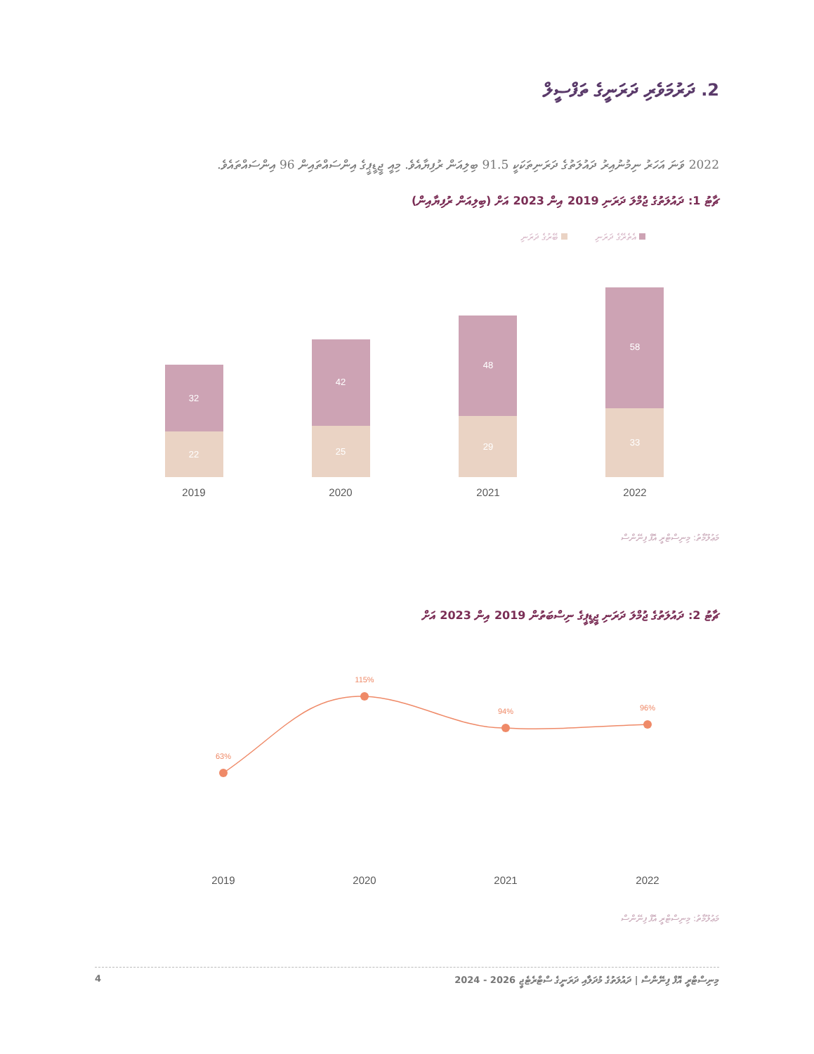2. ދަރުމަވެރި ދަރަނީގެ ތަފްސީލް
2022 ވަނަ އަހަރު ނިމުނުއިރު ދައުލަތުގެ ދަރަނިތަކަކީ 91.5 ބިލިއަން ރުފިޔާއެވެ. މިއީ ޖީޑީޕީގެ އިންސައްތައިން 96 އިންސައްތައެވެ.
ޗާޓު 1: ދައުލަތުގެ ޖުމްލަ ދަރަނި 2019 އިން 2023 އަށް (ބިލިއަން ރުފިޔާއިން)
އެތެރޭގެ ދަރަނި ބޭރުގެ ދަރަނި
32
22
42
25
48
29
58
33
2019
2020
2021
2022
މަޢުލޫމާތު: މިނިސްޓްރީ އޮފް ފިނޭންސް
ޗާޓު 2: ދައުލަތުގެ ޖުމްލަ ދަރަނި ޖީޑީޕީގެ ނިސްބަތުން 2019 އިން 2023 އަށް
63%
115%
94%
96%
2019
2020
2021
2022
މަޢުލޫމާތު: މިނިސްޓްރީ އޮފް ފިނޭންސް
މިނިސްޓްރީ އޮފް ފިނޭންސް | ދައުލަތުގެ މުދަލާއި ދަރަނީގެ ސްޓްރެޓެޖީ 2026 - 2024 4